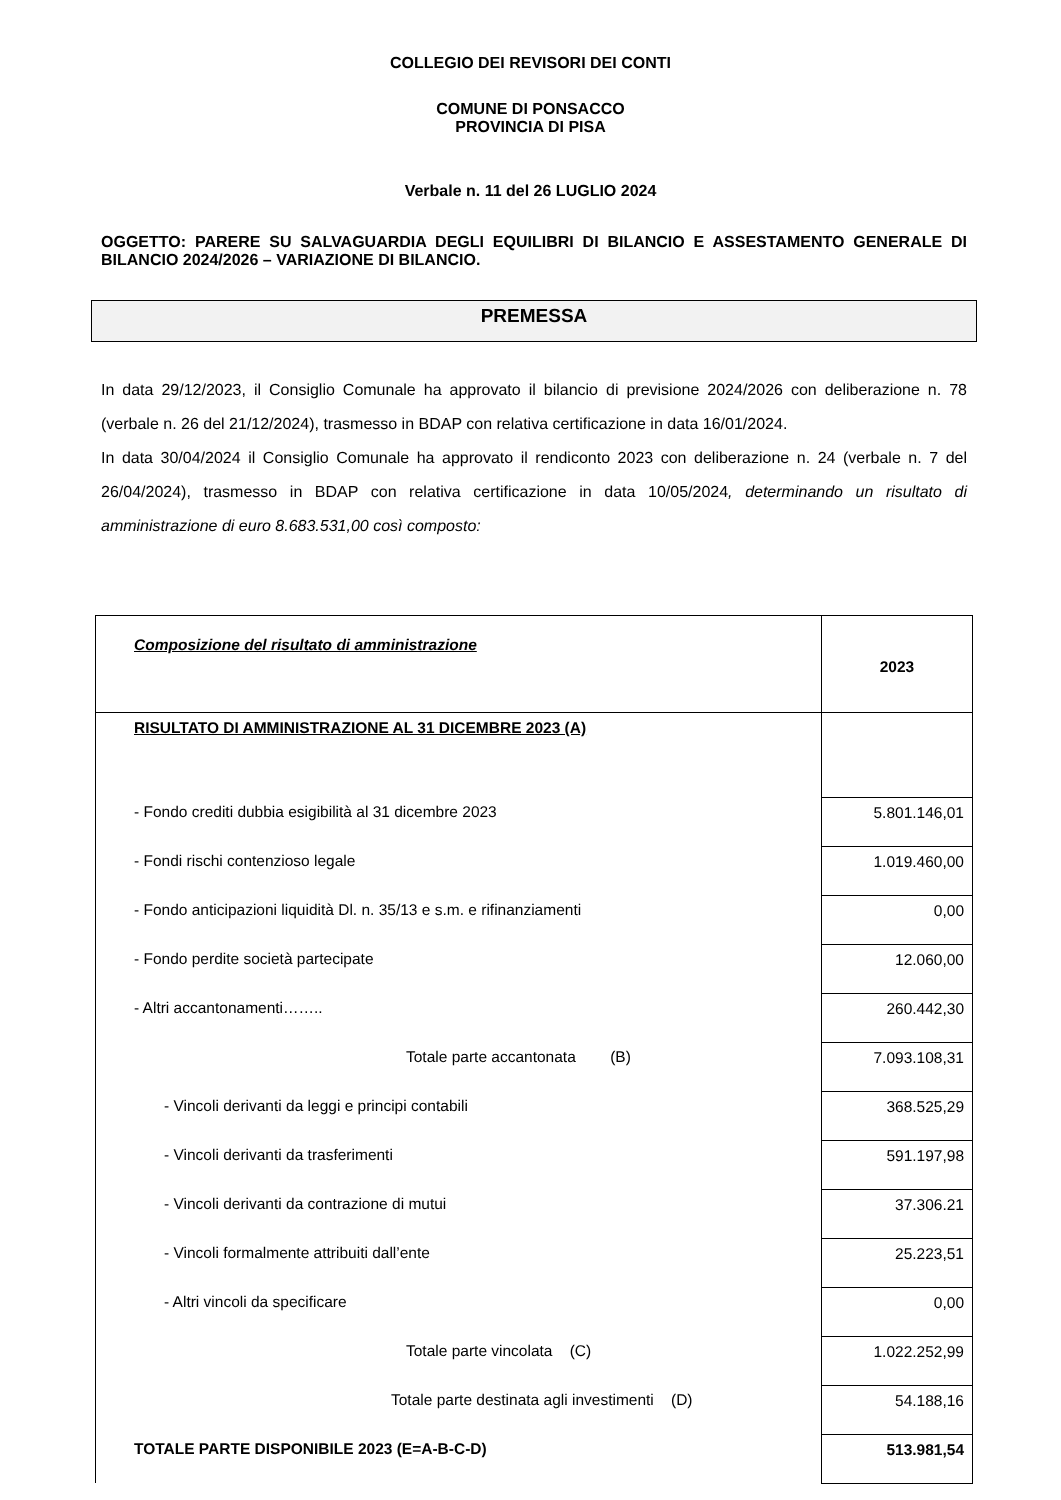COLLEGIO DEI REVISORI DEI CONTI
COMUNE DI PONSACCO
PROVINCIA DI PISA
Verbale n. 11 del 26 LUGLIO 2024
OGGETTO: PARERE SU SALVAGUARDIA DEGLI EQUILIBRI DI BILANCIO E ASSESTAMENTO GENERALE DI BILANCIO 2024/2026 – VARIAZIONE DI BILANCIO.
PREMESSA
In data 29/12/2023, il Consiglio Comunale ha approvato il bilancio di previsione 2024/2026 con deliberazione n. 78 (verbale n. 26 del 21/12/2024), trasmesso in BDAP con relativa certificazione in data 16/01/2024.
In data 30/04/2024 il Consiglio Comunale ha approvato il rendiconto 2023 con deliberazione n. 24 (verbale n. 7 del 26/04/2024), trasmesso in BDAP con relativa certificazione in data 10/05/2024, determinando un risultato di amministrazione di euro 8.683.531,00 così composto:
| Composizione del risultato di amministrazione | 2023 |
| RISULTATO DI AMMINISTRAZIONE AL 31 DICEMBRE 2023 (A) | |
| - Fondo crediti dubbia esigibilità al 31 dicembre 2023 | 5.801.146,01 |
| - Fondi rischi contenzioso legale | 1.019.460,00 |
| - Fondo anticipazioni liquidità Dl. n. 35/13 e s.m. e rifinanziamenti | 0,00 |
| - Fondo perdite società partecipate | 12.060,00 |
| - Altri accantonamenti…….. | 260.442,30 |
| Totale parte accantonata (B) | 7.093.108,31 |
| - Vincoli derivanti da leggi e principi contabili | 368.525,29 |
| - Vincoli derivanti da trasferimenti | 591.197,98 |
| - Vincoli derivanti da contrazione di mutui | 37.306.21 |
| - Vincoli formalmente attribuiti dall’ente | 25.223,51 |
| - Altri vincoli da specificare | 0,00 |
| Totale parte vincolata (C) | 1.022.252,99 |
| Totale parte destinata agli investimenti (D) | 54.188,16 |
| TOTALE PARTE DISPONIBILE 2023 (E=A-B-C-D) | 513.981,54 |